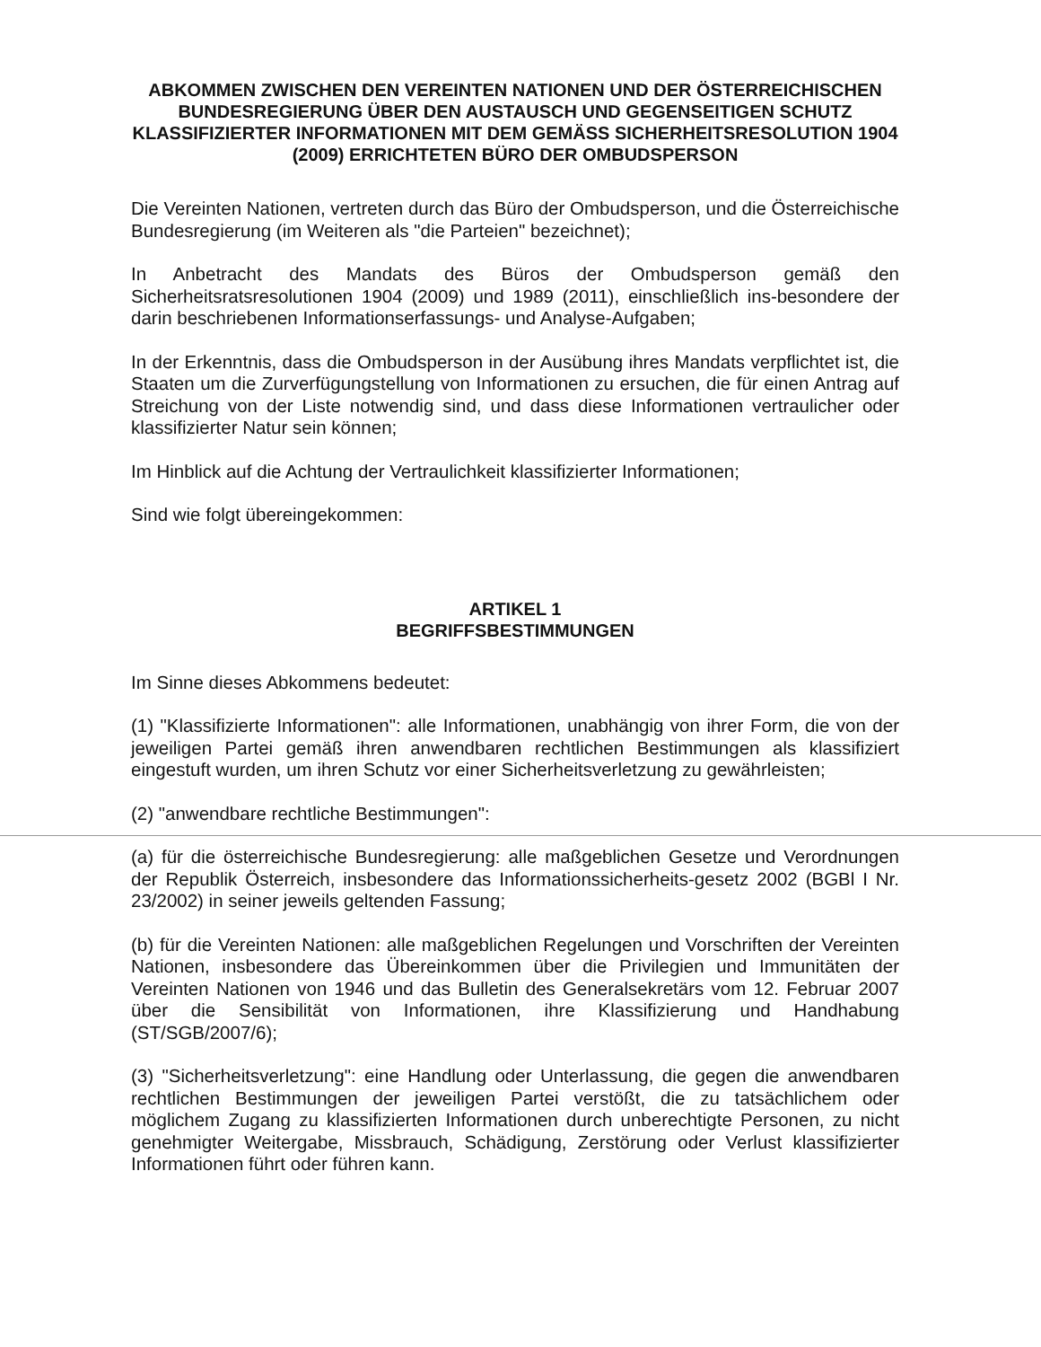ABKOMMEN ZWISCHEN DEN VEREINTEN NATIONEN UND DER ÖSTERREICHISCHEN BUNDESREGIERUNG ÜBER DEN AUSTAUSCH UND GEGENSEITIGEN SCHUTZ KLASSIFIZIERTER INFORMATIONEN MIT DEM GEMÄSS SICHERHEITSRESOLUTION 1904 (2009) ERRICHTETEN BÜRO DER OMBUDSPERSON
Die Vereinten Nationen, vertreten durch das Büro der Ombudsperson, und die Österreichische Bundesregierung (im Weiteren als "die Parteien" bezeichnet);
In Anbetracht des Mandats des Büros der Ombudsperson gemäß den Sicherheitsratsresolutionen 1904 (2009) und 1989 (2011), einschließlich ins-besondere der darin beschriebenen Informationserfassungs- und Analyse-Aufgaben;
In der Erkenntnis, dass die Ombudsperson in der Ausübung ihres Mandats verpflichtet ist, die Staaten um die Zurverfügungstellung von Informationen zu ersuchen, die für einen Antrag auf Streichung von der Liste notwendig sind, und dass diese Informationen vertraulicher oder klassifizierter Natur sein können;
Im Hinblick auf die Achtung der Vertraulichkeit klassifizierter Informationen;
Sind wie folgt übereingekommen:
ARTIKEL 1
BEGRIFFSBESTIMMUNGEN
Im Sinne dieses Abkommens bedeutet:
(1) "Klassifizierte Informationen": alle Informationen, unabhängig von ihrer Form, die von der jeweiligen Partei gemäß ihren anwendbaren rechtlichen Bestimmungen als klassifiziert eingestuft wurden, um ihren Schutz vor einer Sicherheitsverletzung zu gewährleisten;
(2) "anwendbare rechtliche Bestimmungen":
(a) für die österreichische Bundesregierung: alle maßgeblichen Gesetze und Verordnungen der Republik Österreich, insbesondere das Informationssicherheits-gesetz 2002 (BGBl I Nr. 23/2002) in seiner jeweils geltenden Fassung;
(b) für die Vereinten Nationen: alle maßgeblichen Regelungen und Vorschriften der Vereinten Nationen, insbesondere das Übereinkommen über die Privilegien und Immunitäten der Vereinten Nationen von 1946 und das Bulletin des Generalsekretärs vom 12. Februar 2007 über die Sensibilität von Informationen, ihre Klassifizierung und Handhabung (ST/SGB/2007/6);
(3) "Sicherheitsverletzung": eine Handlung oder Unterlassung, die gegen die anwendbaren rechtlichen Bestimmungen der jeweiligen Partei verstößt, die zu tatsächlichem oder möglichem Zugang zu klassifizierten Informationen durch unberechtigte Personen, zu nicht genehmigter Weitergabe, Missbrauch, Schädigung, Zerstörung oder Verlust klassifizierter Informationen führt oder führen kann.